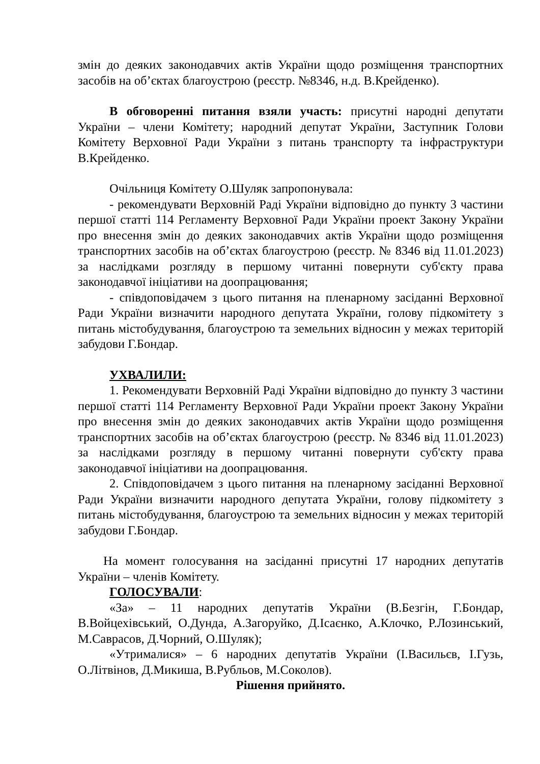змін до деяких законодавчих актів України щодо розміщення транспортних засобів на об’єктах благоустрою (реєстр. №8346, н.д. В.Крейденко).
В обговоренні питання взяли участь: присутні народні депутати України – члени Комітету; народний депутат України, Заступник Голови Комітету Верховної Ради України з питань транспорту та інфраструктури В.Крейденко.
Очільниця Комітету О.Шуляк запропонувала:
- рекомендувати Верховній Раді України відповідно до пункту 3 частини першої статті 114 Регламенту Верховної Ради України проект Закону України про внесення змін до деяких законодавчих актів України щодо розміщення транспортних засобів на об’єктах благоустрою (реєстр. № 8346 від 11.01.2023) за наслідками розгляду в першому читанні повернути суб'єкту права законодавчої ініціативи на доопрацювання;
- співдоповідачем з цього питання на пленарному засіданні Верховної Ради України визначити народного депутата України, голову підкомітету з питань містобудування, благоустрою та земельних відносин у межах територій забудови Г.Бондар.
УХВАЛИЛИ:
1. Рекомендувати Верховній Раді України відповідно до пункту 3 частини першої статті 114 Регламенту Верховної Ради України проект Закону України про внесення змін до деяких законодавчих актів України щодо розміщення транспортних засобів на об’єктах благоустрою (реєстр. № 8346 від 11.01.2023) за наслідками розгляду в першому читанні повернути суб'єкту права законодавчої ініціативи на доопрацювання.
2. Співдоповідачем з цього питання на пленарному засіданні Верховної Ради України визначити народного депутата України, голову підкомітету з питань містобудування, благоустрою та земельних відносин у межах територій забудови Г.Бондар.
На момент голосування на засіданні присутні 17 народних депутатів України – членів Комітету.
ГОЛОСУВАЛИ:
«За» – 11 народних депутатів України (В.Безгін, Г.Бондар, В.Войцехівський, О.Дунда, А.Загоруйко, Д.Ісаєнко, А.Клочко, Р.Лозинський, М.Саврасов, Д.Чорний, О.Шуляк);
«Утрималися» – 6 народних депутатів України (І.Васильєв, І.Гузь, О.Літвінов, Д.Микиша, В.Рубльов, М.Соколов).
Рішення прийнято.